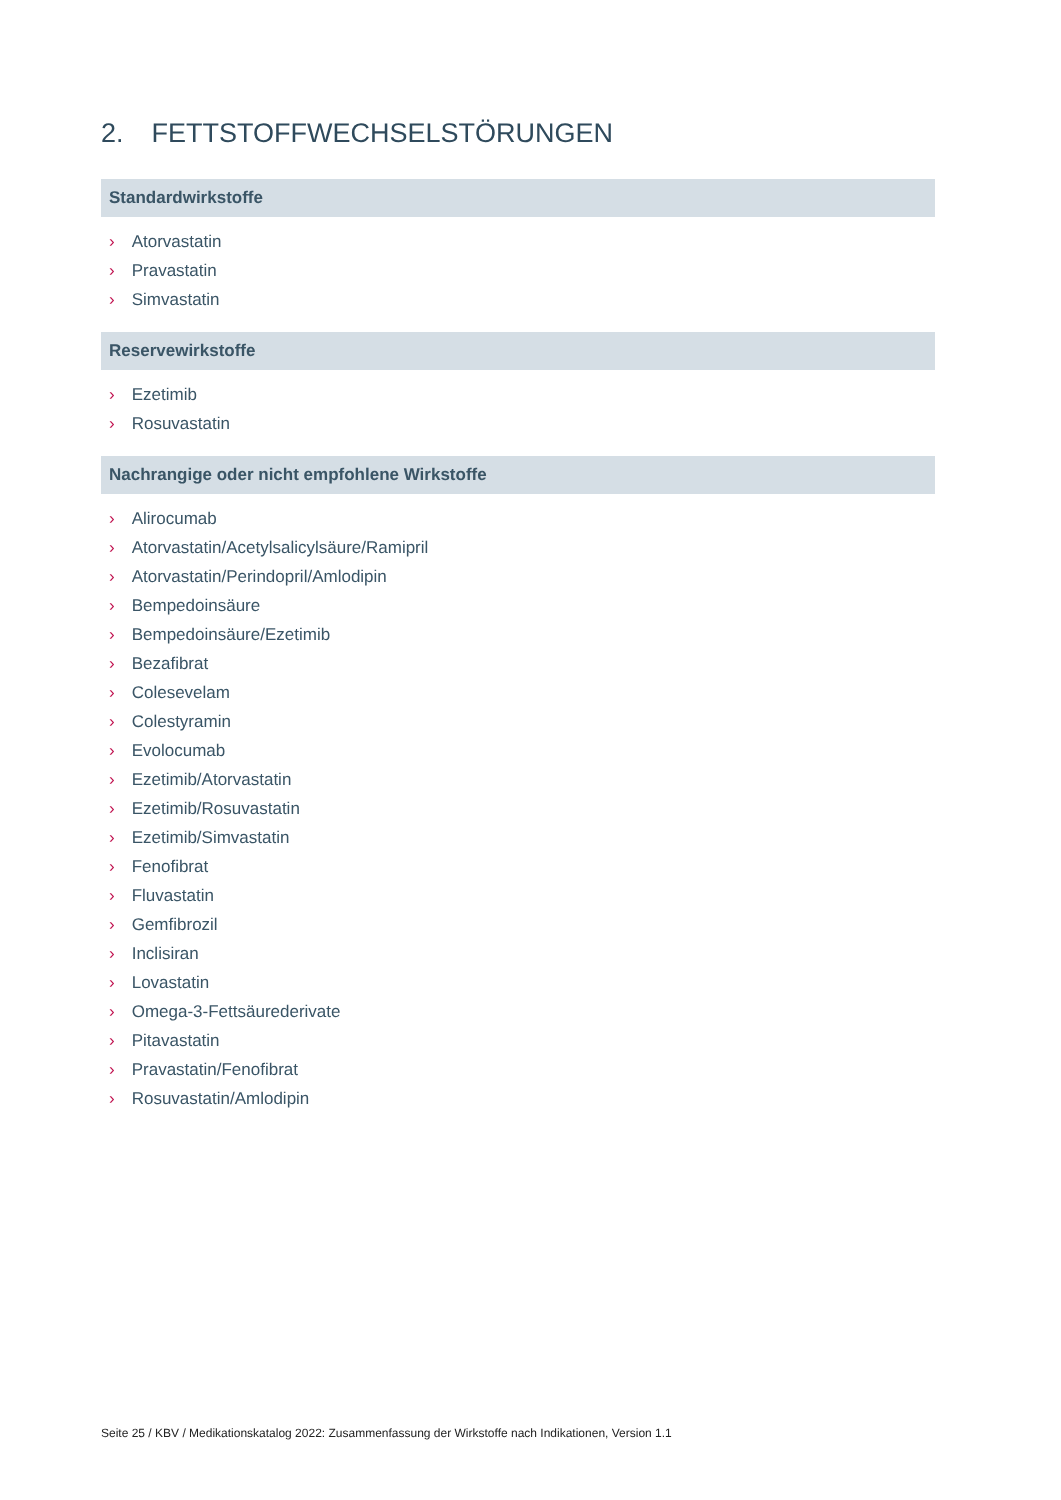2. FETTSTOFFWECHSELSTÖRUNGEN
Standardwirkstoffe
› Atorvastatin
› Pravastatin
› Simvastatin
Reservewirkstoffe
› Ezetimib
› Rosuvastatin
Nachrangige oder nicht empfohlene Wirkstoffe
› Alirocumab
› Atorvastatin/Acetylsalicylsäure/Ramipril
› Atorvastatin/Perindopril/Amlodipin
› Bempedoinsäure
› Bempedoinsäure/Ezetimib
› Bezafibrat
› Colesevelam
› Colestyramin
› Evolocumab
› Ezetimib/Atorvastatin
› Ezetimib/Rosuvastatin
› Ezetimib/Simvastatin
› Fenofibrat
› Fluvastatin
› Gemfibrozil
› Inclisiran
› Lovastatin
› Omega-3-Fettsäurederivate
› Pitavastatin
› Pravastatin/Fenofibrat
› Rosuvastatin/Amlodipin
Seite 25 / KBV / Medikationskatalog 2022: Zusammenfassung der Wirkstoffe nach Indikationen, Version 1.1